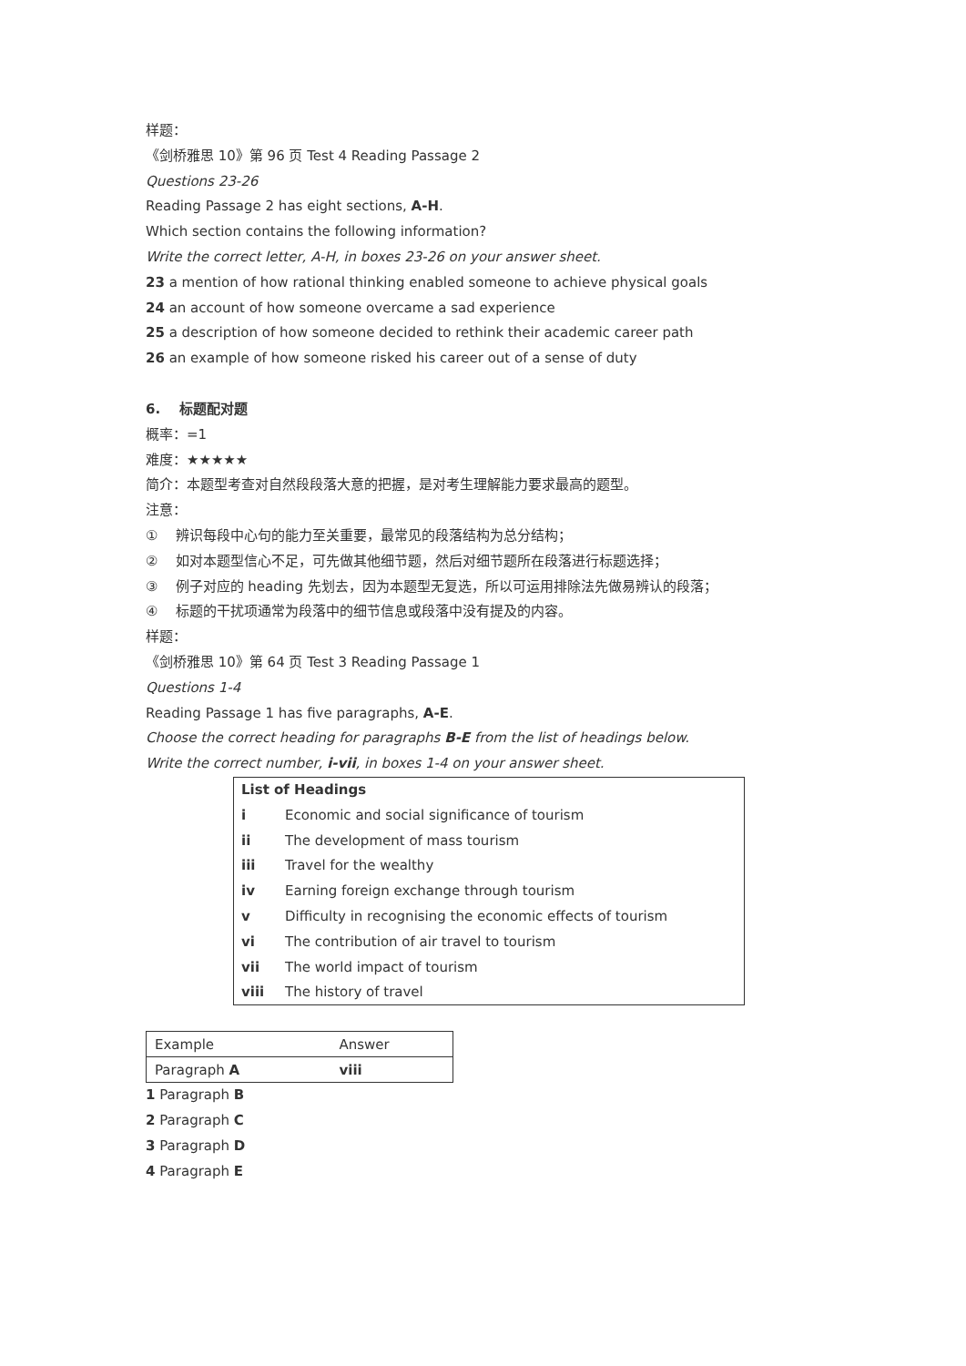样题：
《剑桥雅思 10》第 96 页 Test 4 Reading Passage 2
Questions 23-26
Reading Passage 2 has eight sections, A-H.
Which section contains the following information?
Write the correct letter, A-H, in boxes 23-26 on your answer sheet.
23 a mention of how rational thinking enabled someone to achieve physical goals
24 an account of how someone overcame a sad experience
25 a description of how someone decided to rethink their academic career path
26 an example of how someone risked his career out of a sense of duty
6. 标题配对题
概率：=1
难度：★★★★★
简介：本题型考查对自然段段落大意的把握，是对考生理解能力要求最高的题型。
注意：
① 辨识每段中心句的能力至关重要，最常见的段落结构为总分结构；
② 如对本题型信心不足，可先做其他细节题，然后对细节题所在段落进行标题选择；
③ 例子对应的 heading 先划去，因为本题型无复选，所以可运用排除法先做易辨认的段落；
④ 标题的干扰项通常为段落中的细节信息或段落中没有提及的内容。
样题：
《剑桥雅思 10》第 64 页 Test 3 Reading Passage 1
Questions 1-4
Reading Passage 1 has five paragraphs, A-E.
Choose the correct heading for paragraphs B-E from the list of headings below.
Write the correct number, i-vii, in boxes 1-4 on your answer sheet.
| List of Headings | |
| --- | --- |
| i | Economic and social significance of tourism |
| ii | The development of mass tourism |
| iii | Travel for the wealthy |
| iv | Earning foreign exchange through tourism |
| v | Difficulty in recognising the economic effects of tourism |
| vi | The contribution of air travel to tourism |
| vii | The world impact of tourism |
| viii | The history of travel |
| Example | Answer |
| Paragraph A | viii |
1 Paragraph B
2 Paragraph C
3 Paragraph D
4 Paragraph E